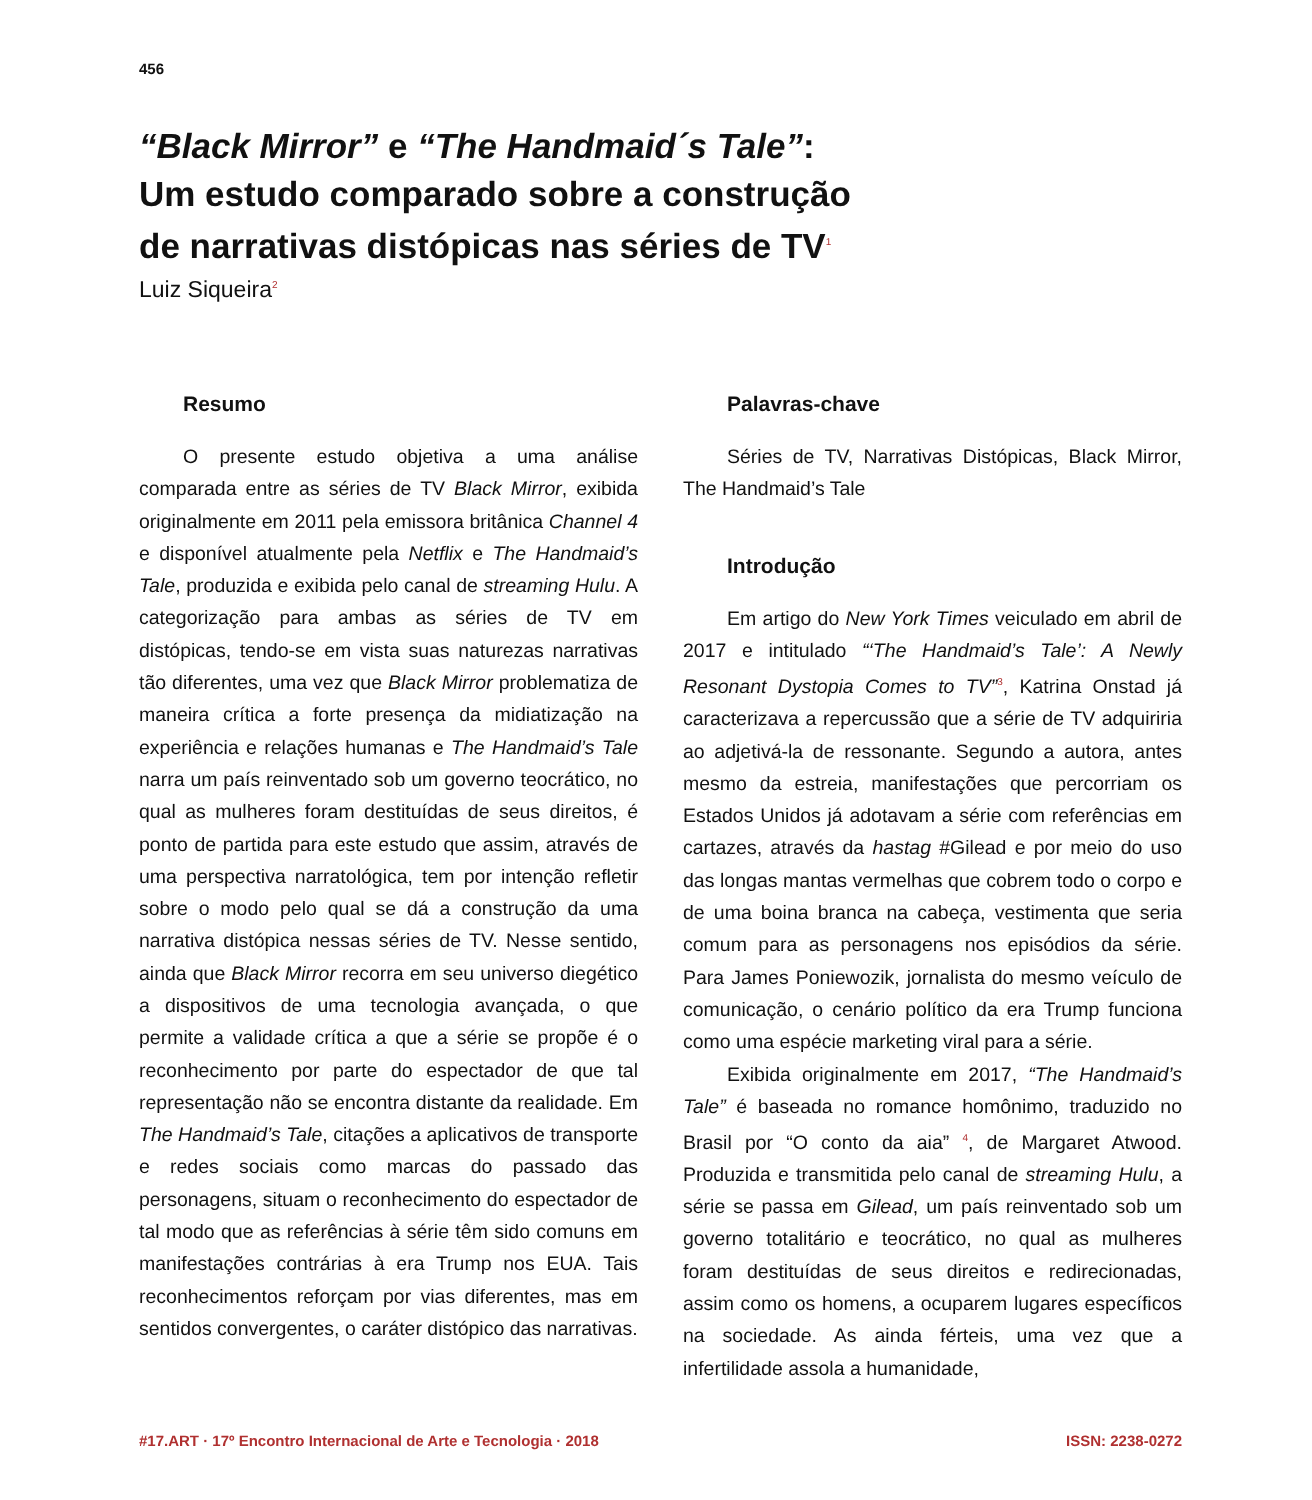456
“Black Mirror” e “The Handmaid´s Tale”:
Um estudo comparado sobre a construção
de narrativas distópicas nas séries de TV<sup>1</sup>
Luiz Siqueira<sup>2</sup>
Resumo
O presente estudo objetiva a uma análise comparada entre as séries de TV Black Mirror, exibida originalmente em 2011 pela emissora britânica Channel 4 e disponível atualmente pela Netflix e The Handmaid’s Tale, produzida e exibida pelo canal de streaming Hulu. A categorização para ambas as séries de TV em distópicas, tendo-se em vista suas naturezas narrativas tão diferentes, uma vez que Black Mirror problematiza de maneira crítica a forte presença da midiatização na experiência e relações humanas e The Handmaid’s Tale narra um país reinventado sob um governo teocrático, no qual as mulheres foram destituídas de seus direitos, é ponto de partida para este estudo que assim, através de uma perspectiva narratológica, tem por intenção refletir sobre o modo pelo qual se dá a construção da uma narrativa distópica nessas séries de TV. Nesse sentido, ainda que Black Mirror recorra em seu universo diegético a dispositivos de uma tecnologia avançada, o que permite a validade crítica a que a série se propõe é o reconhecimento por parte do espectador de que tal representação não se encontra distante da realidade. Em The Handmaid’s Tale, citações a aplicativos de transporte e redes sociais como marcas do passado das personagens, situam o reconhecimento do espectador de tal modo que as referências à série têm sido comuns em manifestações contrárias à era Trump nos EUA. Tais reconhecimentos reforçam por vias diferentes, mas em sentidos convergentes, o caráter distópico das narrativas.
Palavras-chave
Séries de TV, Narrativas Distópicas, Black Mirror, The Handmaid’s Tale
Introdução
Em artigo do New York Times veiculado em abril de 2017 e intitulado “‘The Handmaid’s Tale’: A Newly Resonant Dystopia Comes to TV”<sup>3</sup>, Katrina Onstad já caracterizava a repercussão que a série de TV adquiriria ao adjetivá-la de ressonante. Segundo a autora, antes mesmo da estreia, manifestações que percorriam os Estados Unidos já adotavam a série com referências em cartazes, através da hastag #Gilead e por meio do uso das longas mantas vermelhas que cobrem todo o corpo e de uma boina branca na cabeça, vestimenta que seria comum para as personagens nos episódios da série. Para James Poniewozik, jornalista do mesmo veículo de comunicação, o cenário político da era Trump funciona como uma espécie marketing viral para a série.
Exibida originalmente em 2017, “The Handmaid’s Tale” é baseada no romance homônimo, traduzido no Brasil por “O conto da aia” <sup>4</sup>, de Margaret Atwood. Produzida e transmitida pelo canal de streaming Hulu, a série se passa em Gilead, um país reinventado sob um governo totalitário e teocrático, no qual as mulheres foram destituídas de seus direitos e redirecionadas, assim como os homens, a ocuparem lugares específicos na sociedade. As ainda férteis, uma vez que a infertilidade assola a humanidade,
#17.ART · 17º Encontro Internacional de Arte e Tecnologia · 2018 ISSN: 2238-0272